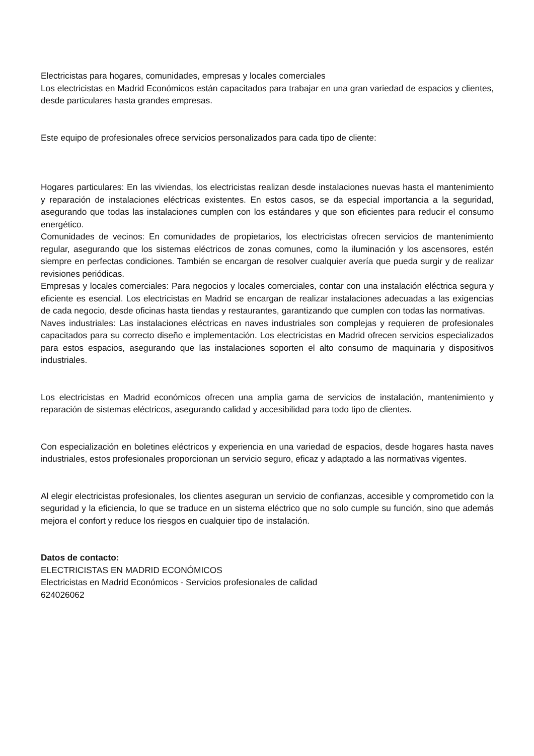Electricistas para hogares, comunidades, empresas y locales comerciales
Los electricistas en Madrid Económicos están capacitados para trabajar en una gran variedad de espacios y clientes, desde particulares hasta grandes empresas.
Este equipo de profesionales ofrece servicios personalizados para cada tipo de cliente:
Hogares particulares: En las viviendas, los electricistas realizan desde instalaciones nuevas hasta el mantenimiento y reparación de instalaciones eléctricas existentes. En estos casos, se da especial importancia a la seguridad, asegurando que todas las instalaciones cumplen con los estándares y que son eficientes para reducir el consumo energético.
Comunidades de vecinos: En comunidades de propietarios, los electricistas ofrecen servicios de mantenimiento regular, asegurando que los sistemas eléctricos de zonas comunes, como la iluminación y los ascensores, estén siempre en perfectas condiciones. También se encargan de resolver cualquier avería que pueda surgir y de realizar revisiones periódicas.
Empresas y locales comerciales: Para negocios y locales comerciales, contar con una instalación eléctrica segura y eficiente es esencial. Los electricistas en Madrid se encargan de realizar instalaciones adecuadas a las exigencias de cada negocio, desde oficinas hasta tiendas y restaurantes, garantizando que cumplen con todas las normativas.
Naves industriales: Las instalaciones eléctricas en naves industriales son complejas y requieren de profesionales capacitados para su correcto diseño e implementación. Los electricistas en Madrid ofrecen servicios especializados para estos espacios, asegurando que las instalaciones soporten el alto consumo de maquinaria y dispositivos industriales.
Los electricistas en Madrid económicos ofrecen una amplia gama de servicios de instalación, mantenimiento y reparación de sistemas eléctricos, asegurando calidad y accesibilidad para todo tipo de clientes.
Con especialización en boletines eléctricos y experiencia en una variedad de espacios, desde hogares hasta naves industriales, estos profesionales proporcionan un servicio seguro, eficaz y adaptado a las normativas vigentes.
Al elegir electricistas profesionales, los clientes aseguran un servicio de confianzas, accesible y comprometido con la seguridad y la eficiencia, lo que se traduce en un sistema eléctrico que no solo cumple su función, sino que además mejora el confort y reduce los riesgos en cualquier tipo de instalación.
Datos de contacto:
ELECTRICISTAS EN MADRID ECONÓMICOS
Electricistas en Madrid Económicos - Servicios profesionales de calidad
624026062